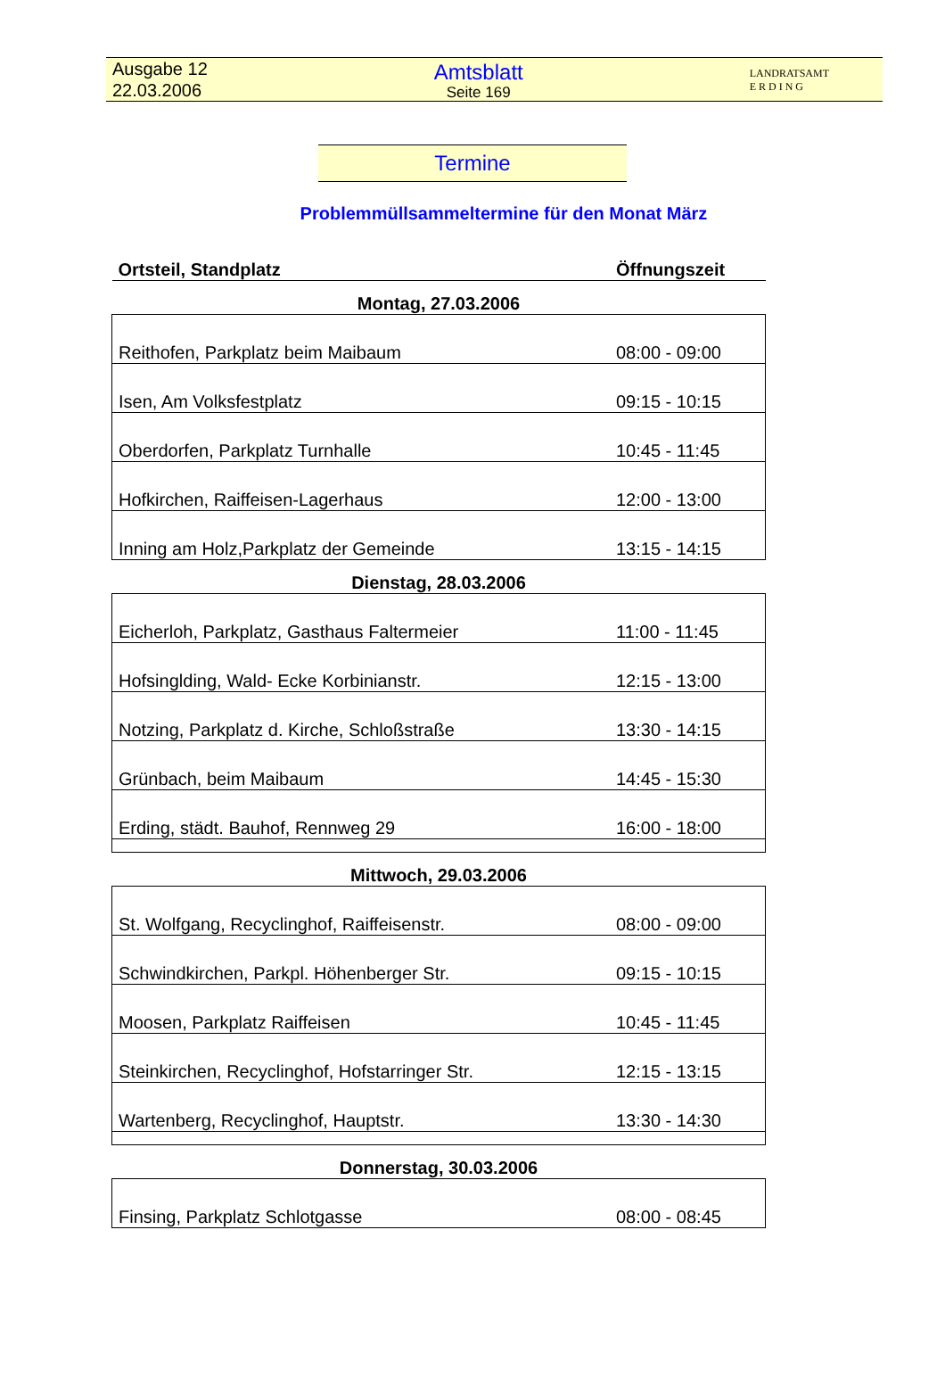Ausgabe 12
22.03.2006
Amtsblatt
Seite 169
LANDRATSAMT
E R D I N G
Termine
Problemmüllsammeltermine für den Monat März
| Ortsteil, Standplatz | Öffnungszeit |
| --- | --- |
| Montag, 27.03.2006 | |
| Reithofen, Parkplatz beim Maibaum | 08:00 - 09:00 |
| Isen, Am Volksfestplatz | 09:15 - 10:15 |
| Oberdorfen, Parkplatz Turnhalle | 10:45 - 11:45 |
| Hofkirchen, Raiffeisen-Lagerhaus | 12:00 - 13:00 |
| Inning am Holz,Parkplatz der Gemeinde | 13:15 - 14:15 |
| Dienstag, 28.03.2006 | |
| Eicherloh, Parkplatz, Gasthaus Faltermeier | 11:00 - 11:45 |
| Hofsinglding, Wald- Ecke Korbinianstr. | 12:15 - 13:00 |
| Notzing, Parkplatz d. Kirche, Schloßstraße | 13:30 - 14:15 |
| Grünbach, beim Maibaum | 14:45 - 15:30 |
| Erding, städt. Bauhof, Rennweg 29 | 16:00 - 18:00 |
| Mittwoch, 29.03.2006 | |
| St. Wolfgang, Recyclinghof, Raiffeisenstr. | 08:00 - 09:00 |
| Schwindkirchen, Parkpl. Höhenberger Str. | 09:15 - 10:15 |
| Moosen, Parkplatz Raiffeisen | 10:45 - 11:45 |
| Steinkirchen, Recyclinghof, Hofstarringer Str. | 12:15 - 13:15 |
| Wartenberg, Recyclinghof, Hauptstr. | 13:30 - 14:30 |
| Donnerstag, 30.03.2006 | |
| Finsing, Parkplatz Schlotgasse | 08:00 - 08:45 |